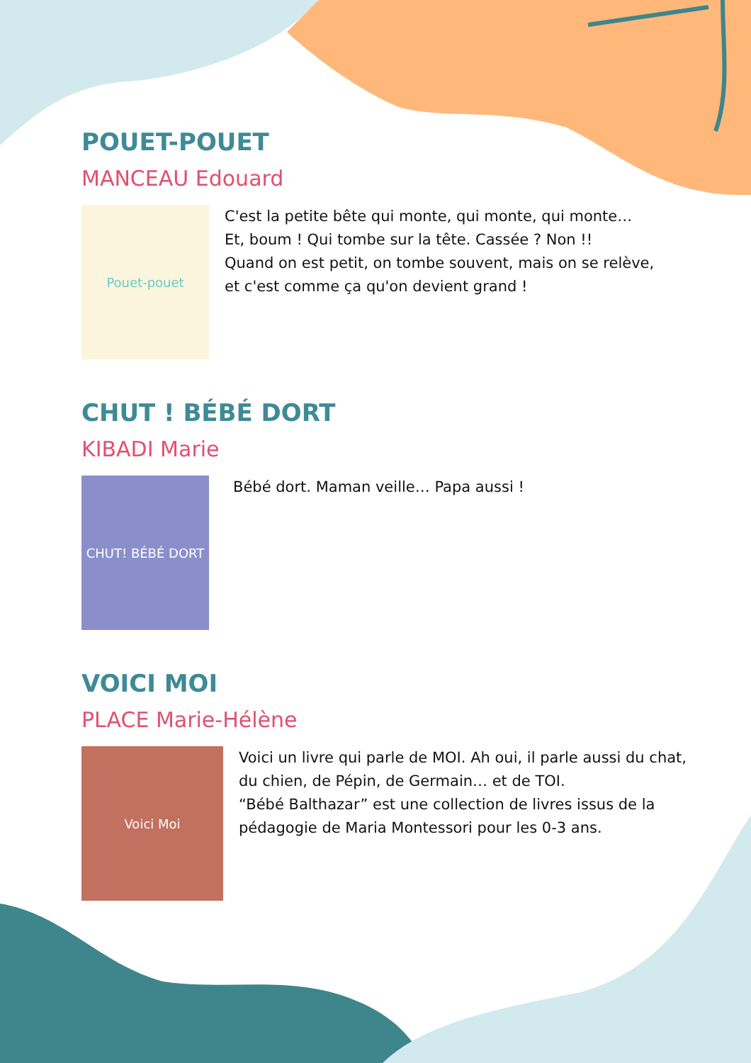POUET-POUET
MANCEAU Edouard
Pouet-pouet
C'est la petite bête qui monte, qui monte, qui monte…
Et, boum ! Qui tombe sur la tête. Cassée ? Non !!
Quand on est petit, on tombe souvent, mais on se relève,
et c'est comme ça qu'on devient grand !
CHUT ! BÉBÉ DORT
KIBADI Marie
CHUT! BÉBÉ DORT
Bébé dort. Maman veille… Papa aussi !
VOICI MOI
PLACE Marie-Hélène
Voici Moi
Voici un livre qui parle de MOI. Ah oui, il parle aussi du chat, du chien, de Pépin, de Germain… et de TOI.
“Bébé Balthazar” est une collection de livres issus de la pédagogie de Maria Montessori pour les 0-3 ans.